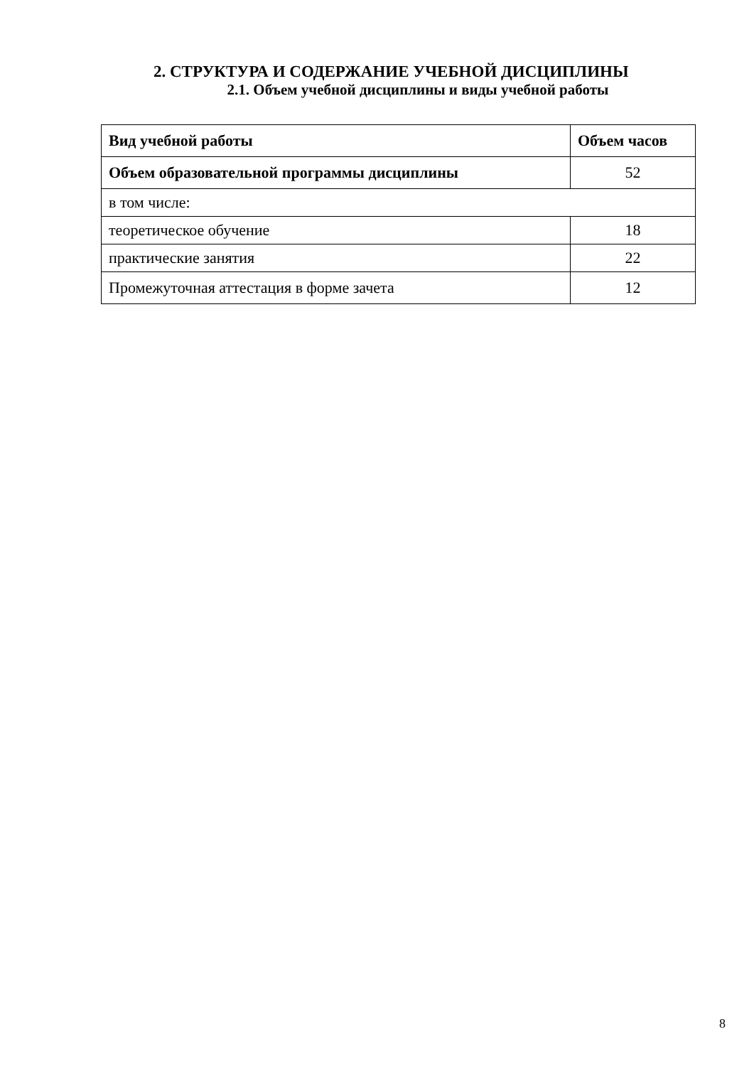2. СТРУКТУРА И СОДЕРЖАНИЕ УЧЕБНОЙ ДИСЦИПЛИНЫ
2.1. Объем учебной дисциплины и виды учебной работы
| Вид учебной работы | Объем часов |
| --- | --- |
| Объем образовательной программы дисциплины | 52 |
| в том числе: | |
| теоретическое обучение | 18 |
| практические занятия | 22 |
| Промежуточная аттестация в форме зачета | 12 |
8